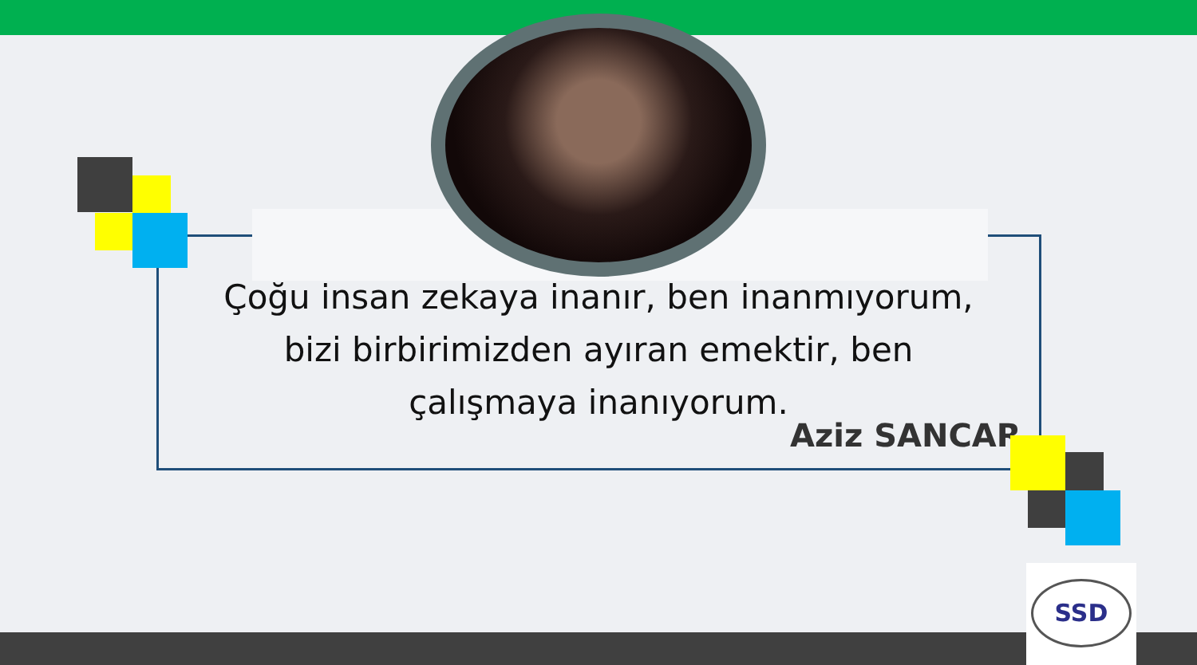Çoğu insan zekaya inanır, ben inanmıyorum, bizi birbirimizden ayıran emektir, ben çalışmaya inanıyorum.
Aziz SANCAR
SSD